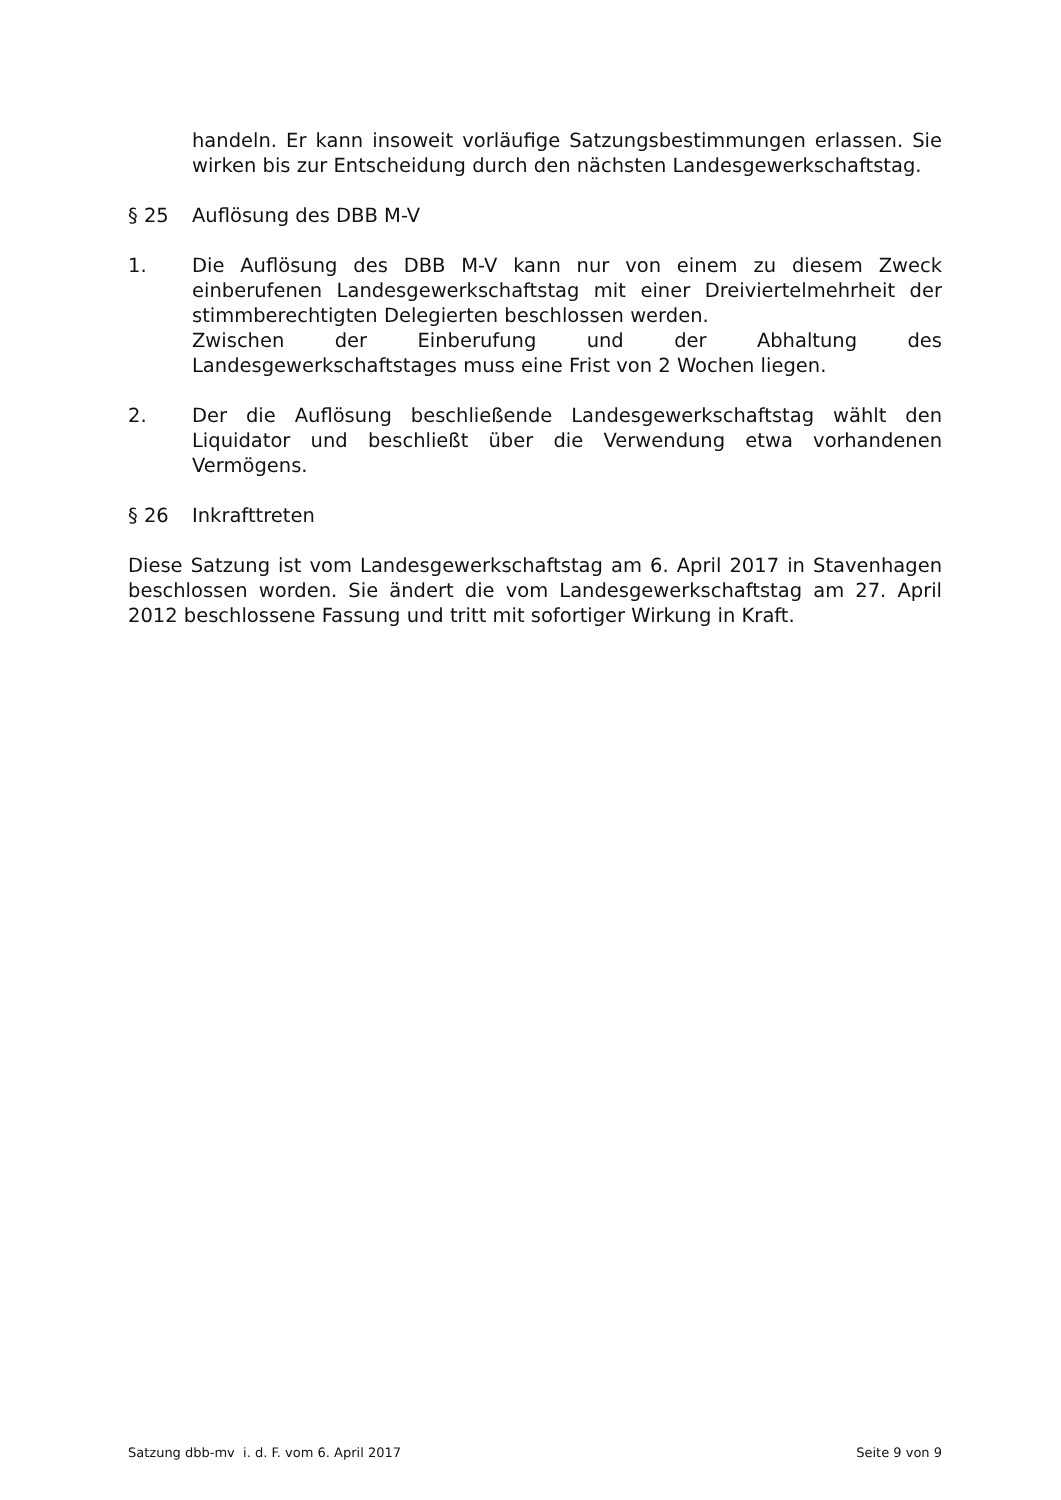handeln. Er kann insoweit vorläufige Satzungsbestimmungen erlassen. Sie wirken bis zur Entscheidung durch den nächsten Landesgewerkschaftstag.
§ 25 Auflösung des DBB M-V
1. Die Auflösung des DBB M-V kann nur von einem zu diesem Zweck einberufenen Landesgewerkschaftstag mit einer Dreiviertelmehrheit der stimmberechtigten Delegierten beschlossen werden.
Zwischen der Einberufung und der Abhaltung des Landesgewerkschaftstages muss eine Frist von 2 Wochen liegen.
2. Der die Auflösung beschließende Landesgewerkschaftstag wählt den Liquidator und beschließt über die Verwendung etwa vorhandenen Vermögens.
§ 26 Inkrafttreten
Diese Satzung ist vom Landesgewerkschaftstag am 6. April 2017 in Stavenhagen beschlossen worden. Sie ändert die vom Landesgewerkschaftstag am 27. April 2012 beschlossene Fassung und tritt mit sofortiger Wirkung in Kraft.
Satzung dbb-mv i. d. F. vom 6. April 2017 Seite 9 von 9